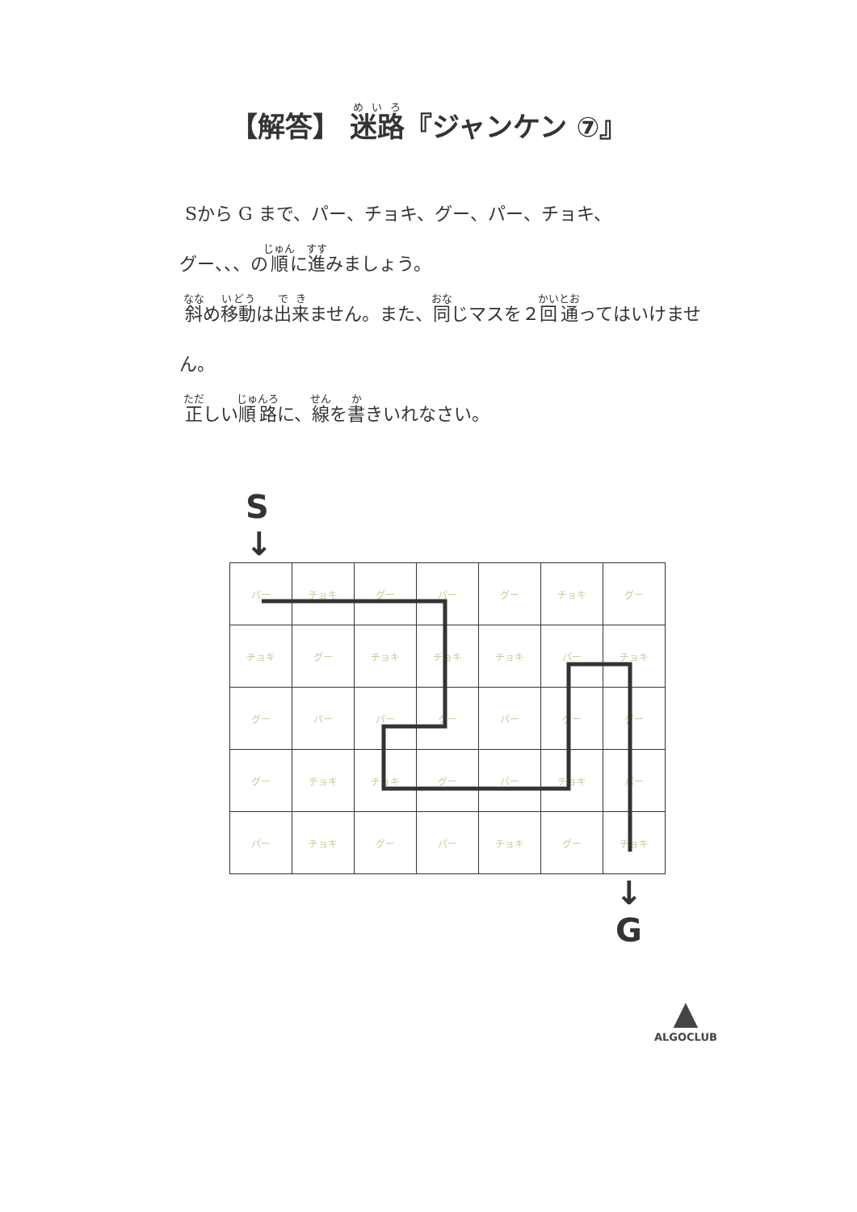【解答】 迷路『ジャンケン ⑦』
Sから G まで、パー、チョキ、グー、パー、チョキ、
グー、、、の順に進みましょう。
斜め移動は出来ません。また、同じマスを２回通ってはいけません。
正しい順路に、線を書きいれなさい。
S
↓
| パー | チョキ | グー | パー | グー | チョキ | グー |
| チョキ | グー | チョキ | チョキ | チョキ | パー | チョキ |
| グー | パー | パー | グー | パー | グー | グー |
| グー | チョキ | チョキ | グー | パー | チョキ | パー |
| パー | チョキ | グー | パー | チョキ | グー | チョキ |
↓
G
▲
ALGOCLUB